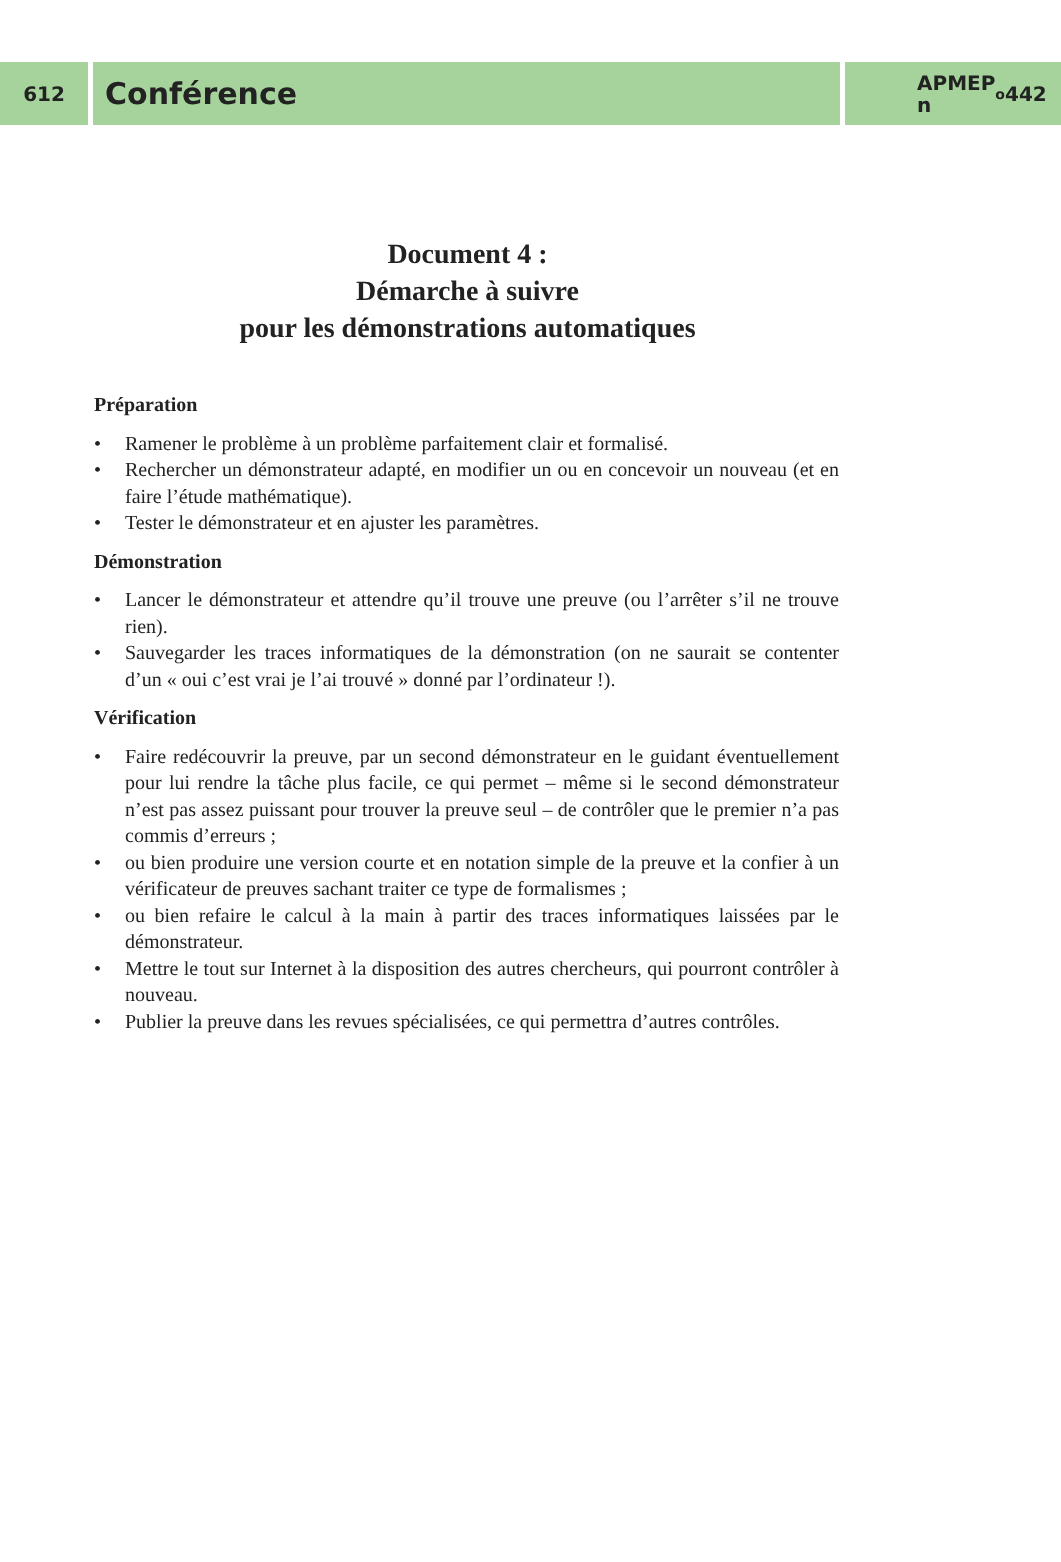612
Conférence
APMEP
n<sup>o</sup> 442
Document 4 :
Démarche à suivre
pour les démonstrations automatiques
Préparation
• Ramener le problème à un problème parfaitement clair et formalisé.
• Rechercher un démonstrateur adapté, en modifier un ou en concevoir un nouveau (et en faire l’étude mathématique).
• Tester le démonstrateur et en ajuster les paramètres.
Démonstration
• Lancer le démonstrateur et attendre qu’il trouve une preuve (ou l’arrêter s’il ne trouve rien).
• Sauvegarder les traces informatiques de la démonstration (on ne saurait se contenter d’un « oui c’est vrai je l’ai trouvé » donné par l’ordinateur !).
Vérification
• Faire redécouvrir la preuve, par un second démonstrateur en le guidant éventuellement pour lui rendre la tâche plus facile, ce qui permet – même si le second démonstrateur n’est pas assez puissant pour trouver la preuve seul – de contrôler que le premier n’a pas commis d’erreurs ;
• ou bien produire une version courte et en notation simple de la preuve et la confier à un vérificateur de preuves sachant traiter ce type de formalismes ;
• ou bien refaire le calcul à la main à partir des traces informatiques laissées par le démonstrateur.
• Mettre le tout sur Internet à la disposition des autres chercheurs, qui pourront contrôler à nouveau.
• Publier la preuve dans les revues spécialisées, ce qui permettra d’autres contrôles.